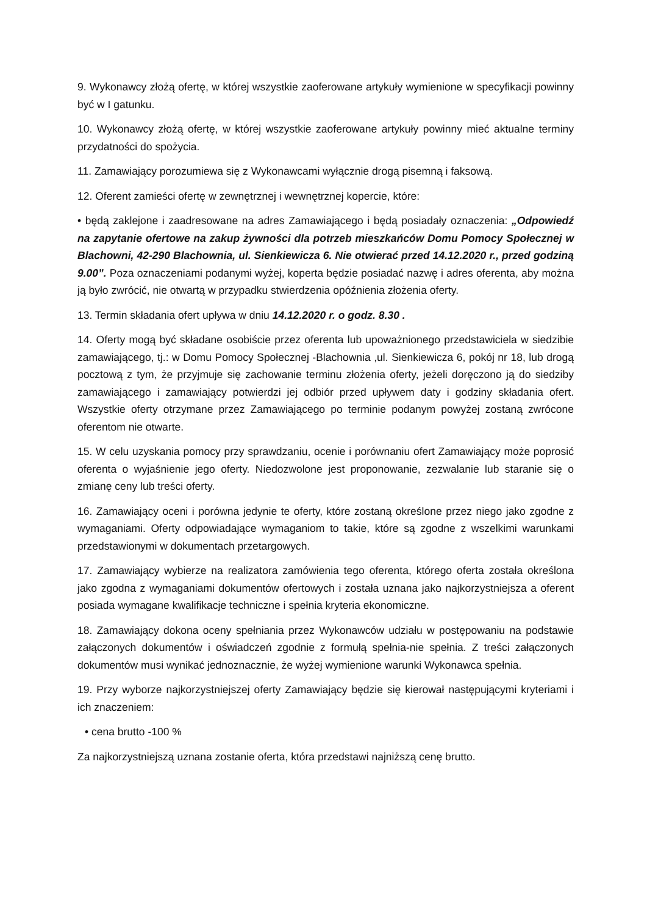9. Wykonawcy złożą ofertę, w której wszystkie zaoferowane artykuły wymienione w specyfikacji powinny być w I gatunku.
10. Wykonawcy złożą ofertę, w której wszystkie zaoferowane artykuły powinny mieć aktualne terminy przydatności do spożycia.
11. Zamawiający porozumiewa się z Wykonawcami wyłącznie drogą pisemną i faksową.
12. Oferent zamieści ofertę w zewnętrznej i wewnętrznej kopercie, które:
• będą zaklejone i zaadresowane na adres Zamawiającego i będą posiadały oznaczenia: „Odpowiedź na zapytanie ofertowe na zakup żywności dla potrzeb mieszkańców Domu Pomocy Społecznej w Blachowni, 42-290 Blachownia, ul. Sienkiewicza 6. Nie otwierać przed 14.12.2020 r., przed godziną 9.00”. Poza oznaczeniami podanymi wyżej, koperta będzie posiadać nazwę i adres oferenta, aby można ją było zwrócić, nie otwartą w przypadku stwierdzenia opóźnienia złożenia oferty.
13. Termin składania ofert upływa w dniu 14.12.2020 r. o godz. 8.30 .
14. Oferty mogą być składane osobiście przez oferenta lub upoważnionego przedstawiciela w siedzibie zamawiającego, tj.: w Domu Pomocy Społecznej -Blachownia ,ul. Sienkiewicza 6, pokój nr 18, lub drogą pocztową z tym, że przyjmuje się zachowanie terminu złożenia oferty, jeżeli doręczono ją do siedziby zamawiającego i zamawiający potwierdzi jej odbiór przed upływem daty i godziny składania ofert. Wszystkie oferty otrzymane przez Zamawiającego po terminie podanym powyżej zostaną zwrócone oferentom nie otwarte.
15. W celu uzyskania pomocy przy sprawdzaniu, ocenie i porównaniu ofert Zamawiający może poprosić oferenta o wyjaśnienie jego oferty. Niedozwolone jest proponowanie, zezwalanie lub staranie się o zmianę ceny lub treści oferty.
16. Zamawiający oceni i porówna jedynie te oferty, które zostaną określone przez niego jako zgodne z wymaganiami. Oferty odpowiadające wymaganiom to takie, które są zgodne z wszelkimi warunkami przedstawionymi w dokumentach przetargowych.
17. Zamawiający wybierze na realizatora zamówienia tego oferenta, którego oferta została określona jako zgodna z wymaganiami dokumentów ofertowych i została uznana jako najkorzystniejsza a oferent posiada wymagane kwalifikacje techniczne i spełnia kryteria ekonomiczne.
18. Zamawiający dokona oceny spełniania przez Wykonawców udziału w postępowaniu na podstawie załączonych dokumentów i oświadczeń zgodnie z formułą spełnia-nie spełnia. Z treści załączonych dokumentów musi wynikać jednoznacznie, że wyżej wymienione warunki Wykonawca spełnia.
19. Przy wyborze najkorzystniejszej oferty Zamawiający będzie się kierował następującymi kryteriami i ich znaczeniem:
• cena brutto -100 %
Za najkorzystniejszą uznana zostanie oferta, która przedstawi najniższą cenę brutto.